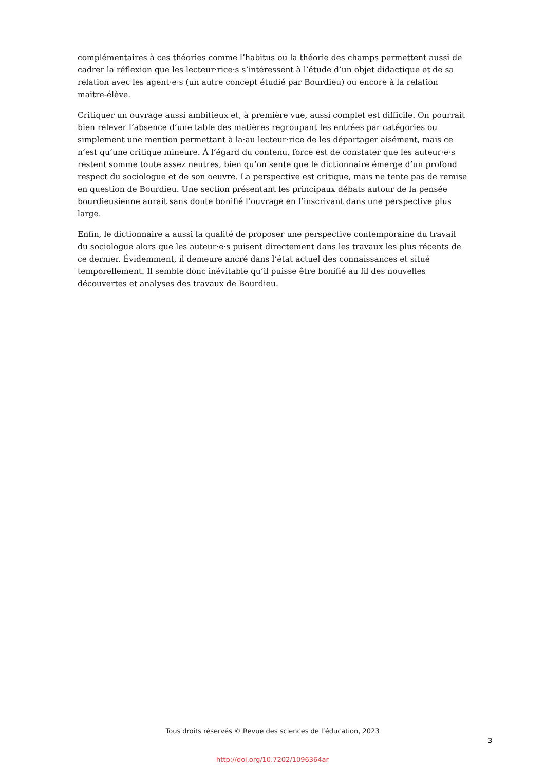complémentaires à ces théories comme l’habitus ou la théorie des champs permettent aussi de cadrer la réflexion que les lecteur·rice·s s’intéressent à l’étude d’un objet didactique et de sa relation avec les agent·e·s (un autre concept étudié par Bourdieu) ou encore à la relation maitre-élève.
Critiquer un ouvrage aussi ambitieux et, à première vue, aussi complet est difficile. On pourrait bien relever l’absence d’une table des matières regroupant les entrées par catégories ou simplement une mention permettant à la·au lecteur·rice de les départager aisément, mais ce n’est qu’une critique mineure. À l’égard du contenu, force est de constater que les auteur·e·s restent somme toute assez neutres, bien qu’on sente que le dictionnaire émerge d’un profond respect du sociologue et de son oeuvre. La perspective est critique, mais ne tente pas de remise en question de Bourdieu. Une section présentant les principaux débats autour de la pensée bourdieusienne aurait sans doute bonifié l’ouvrage en l’inscrivant dans une perspective plus large.
Enfin, le dictionnaire a aussi la qualité de proposer une perspective contemporaine du travail du sociologue alors que les auteur·e·s puisent directement dans les travaux les plus récents de ce dernier. Évidemment, il demeure ancré dans l’état actuel des connaissances et situé temporellement. Il semble donc inévitable qu’il puisse être bonifié au fil des nouvelles découvertes et analyses des travaux de Bourdieu.
Tous droits réservés © Revue des sciences de l’éducation, 2023
3
http://doi.org/10.7202/1096364ar